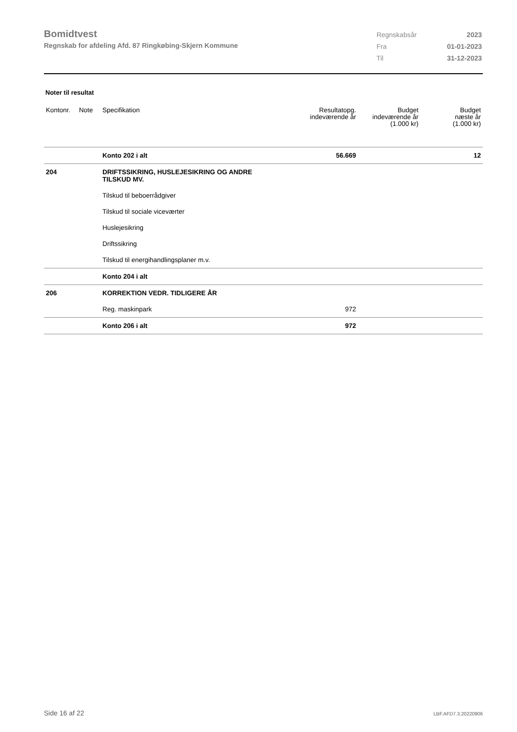Bomidtvest
Regnskab for afdeling Afd. 87 Ringkøbing-Skjern Kommune
| Regnskabsår | 2023 |
| Fra | 01-01-2023 |
| Til | 31-12-2023 |
Noter til resultat
| Kontonr. | Note | Specifikation | Resultatopg. indeværende år | Budget indeværende år (1.000 kr) | Budget næste år (1.000 kr) |
| --- | --- | --- | --- | --- | --- |
| | | Konto 202 i alt | 56.669 | | 12 |
| 204 | | DRIFTSSIKRING, HUSLEJESIKRING OG ANDRE TILSKUD MV. | | | |
| | | Tilskud til beboerrådgiver | | | |
| | | Tilskud til sociale viceværter | | | |
| | | Huslejesikring | | | |
| | | Driftssikring | | | |
| | | Tilskud til energihandlingsplaner m.v. | | | |
| | | Konto 204 i alt | | | |
| 206 | | KORREKTION VEDR. TIDLIGERE ÅR | | | |
| | | Reg. maskinpark | 972 | | |
| | | Konto 206 i alt | 972 | | |
Side 16 af 22 LBF.AFD7.3.20220906